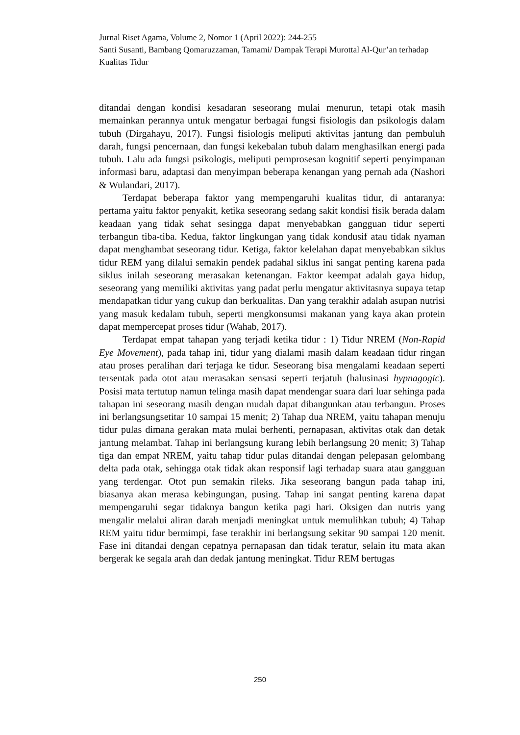Jurnal Riset Agama, Volume 2, Nomor 1 (April 2022): 244-255
Santi Susanti, Bambang Qomaruzzaman, Tamami/ Dampak Terapi Murottal Al-Qur’an terhadap Kualitas Tidur
ditandai dengan kondisi kesadaran seseorang mulai menurun, tetapi otak masih memainkan perannya untuk mengatur berbagai fungsi fisiologis dan psikologis dalam tubuh (Dirgahayu, 2017). Fungsi fisiologis meliputi aktivitas jantung dan pembuluh darah, fungsi pencernaan, dan fungsi kekebalan tubuh dalam menghasilkan energi pada tubuh. Lalu ada fungsi psikologis, meliputi pemprosesan kognitif seperti penyimpanan informasi baru, adaptasi dan menyimpan beberapa kenangan yang pernah ada (Nashori & Wulandari, 2017).
Terdapat beberapa faktor yang mempengaruhi kualitas tidur, di antaranya: pertama yaitu faktor penyakit, ketika seseorang sedang sakit kondisi fisik berada dalam keadaan yang tidak sehat sesingga dapat menyebabkan gangguan tidur seperti terbangun tiba-tiba. Kedua, faktor lingkungan yang tidak kondusif atau tidak nyaman dapat menghambat seseorang tidur. Ketiga, faktor kelelahan dapat menyebabkan siklus tidur REM yang dilalui semakin pendek padahal siklus ini sangat penting karena pada siklus inilah seseorang merasakan ketenangan. Faktor keempat adalah gaya hidup, seseorang yang memiliki aktivitas yang padat perlu mengatur aktivitasnya supaya tetap mendapatkan tidur yang cukup dan berkualitas. Dan yang terakhir adalah asupan nutrisi yang masuk kedalam tubuh, seperti mengkonsumsi makanan yang kaya akan protein dapat mempercepat proses tidur (Wahab, 2017).
Terdapat empat tahapan yang terjadi ketika tidur : 1) Tidur NREM (Non-Rapid Eye Movement), pada tahap ini, tidur yang dialami masih dalam keadaan tidur ringan atau proses peralihan dari terjaga ke tidur. Seseorang bisa mengalami keadaan seperti tersentak pada otot atau merasakan sensasi seperti terjatuh (halusinasi hypnagogic). Posisi mata tertutup namun telinga masih dapat mendengar suara dari luar sehinga pada tahapan ini seseorang masih dengan mudah dapat dibangunkan atau terbangun. Proses ini berlangsungsetitar 10 sampai 15 menit; 2) Tahap dua NREM, yaitu tahapan menuju tidur pulas dimana gerakan mata mulai berhenti, pernapasan, aktivitas otak dan detak jantung melambat. Tahap ini berlangsung kurang lebih berlangsung 20 menit; 3) Tahap tiga dan empat NREM, yaitu tahap tidur pulas ditandai dengan pelepasan gelombang delta pada otak, sehingga otak tidak akan responsif lagi terhadap suara atau gangguan yang terdengar. Otot pun semakin rileks. Jika seseorang bangun pada tahap ini, biasanya akan merasa kebingungan, pusing. Tahap ini sangat penting karena dapat mempengaruhi segar tidaknya bangun ketika pagi hari. Oksigen dan nutris yang mengalir melalui aliran darah menjadi meningkat untuk memulihkan tubuh; 4) Tahap REM yaitu tidur bermimpi, fase terakhir ini berlangsung sekitar 90 sampai 120 menit. Fase ini ditandai dengan cepatnya pernapasan dan tidak teratur, selain itu mata akan bergerak ke segala arah dan dedak jantung meningkat. Tidur REM bertugas
250